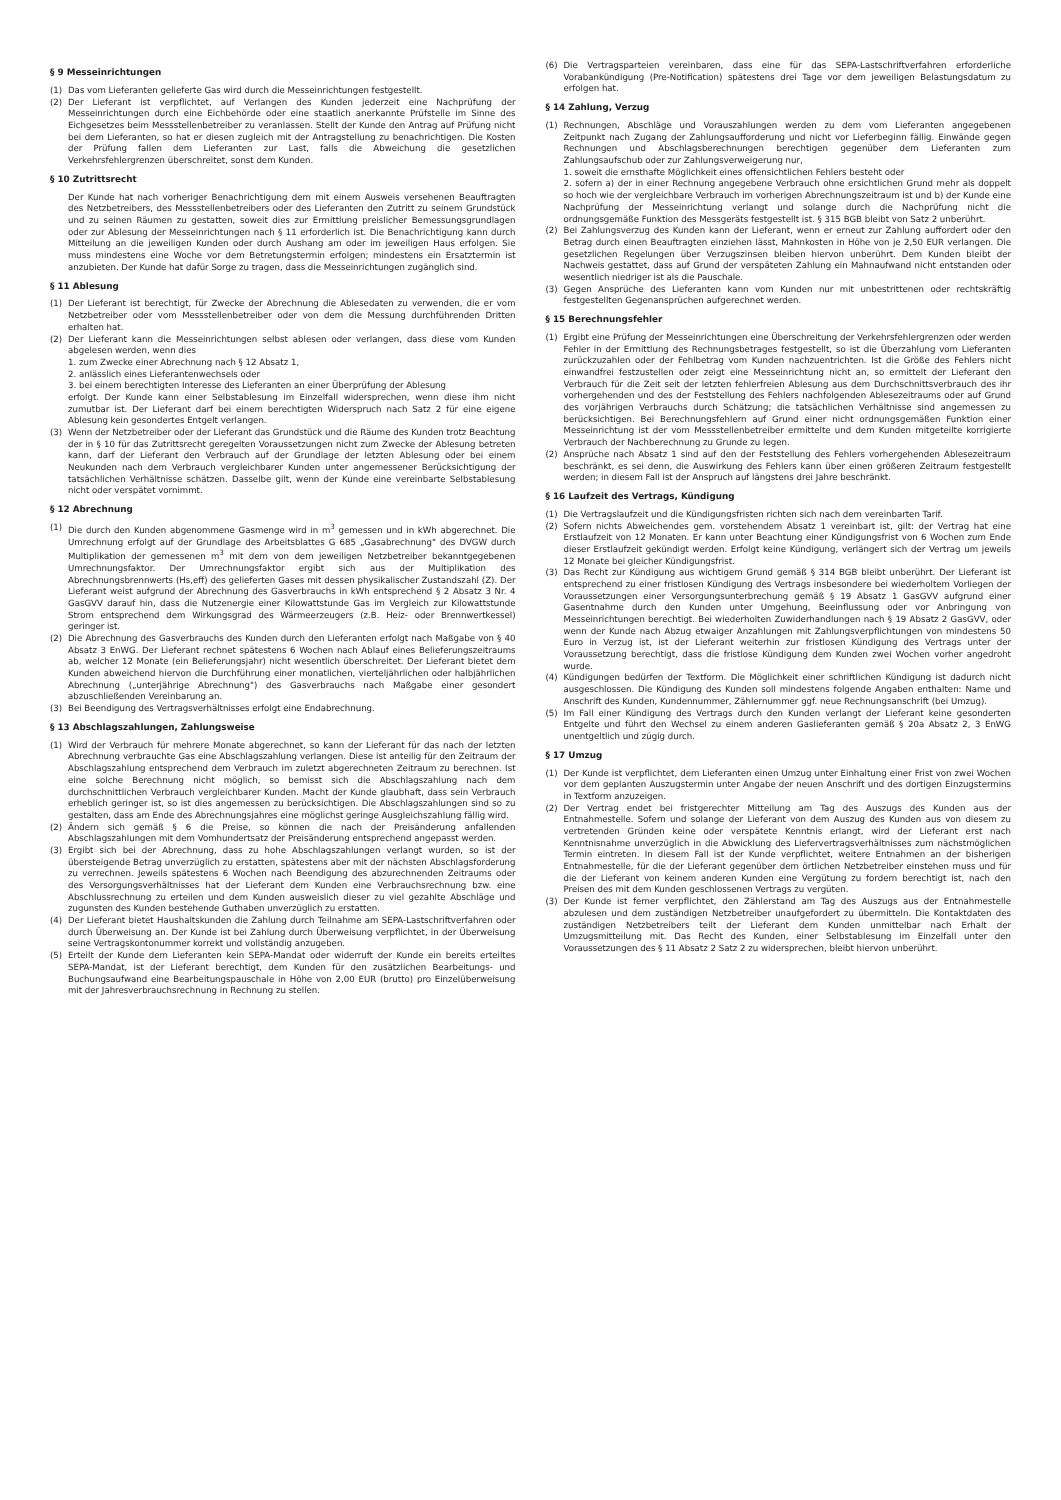§ 9 Messeinrichtungen
(1) Das vom Lieferanten gelieferte Gas wird durch die Messeinrichtungen festgestellt.
(2) Der Lieferant ist verpflichtet, auf Verlangen des Kunden jederzeit eine Nachprüfung der Messeinrichtungen durch eine Eichbehörde oder eine staatlich anerkannte Prüfstelle im Sinne des Eichgesetzes beim Messstellenbetreiber zu veranlassen. Stellt der Kunde den Antrag auf Prüfung nicht bei dem Lieferanten, so hat er diesen zugleich mit der Antragstellung zu benachrichtigen. Die Kosten der Prüfung fallen dem Lieferanten zur Last, falls die Abweichung die gesetzlichen Verkehrsfehlergrenzen überschreitet, sonst dem Kunden.
§ 10 Zutrittsrecht
Der Kunde hat nach vorheriger Benachrichtigung dem mit einem Ausweis versehenen Beauftragten des Netzbetreibers, des Messstellenbetreibers oder des Lieferanten den Zutritt zu seinem Grundstück und zu seinen Räumen zu gestatten, soweit dies zur Ermittlung preislicher Bemessungsgrundlagen oder zur Ablesung der Messeinrichtungen nach § 11 erforderlich ist. Die Benachrichtigung kann durch Mitteilung an die jeweiligen Kunden oder durch Aushang am oder im jeweiligen Haus erfolgen. Sie muss mindestens eine Woche vor dem Betretungstermin erfolgen; mindestens ein Ersatztermin ist anzubieten. Der Kunde hat dafür Sorge zu tragen, dass die Messeinrichtungen zugänglich sind.
§ 11 Ablesung
(1) Der Lieferant ist berechtigt, für Zwecke der Abrechnung die Ablesedaten zu verwenden, die er vom Netzbetreiber oder vom Messstellenbetreiber oder von dem die Messung durchführenden Dritten erhalten hat.
(2) Der Lieferant kann die Messeinrichtungen selbst ablesen oder verlangen, dass diese vom Kunden abgelesen werden, wenn dies
1. zum Zwecke einer Abrechnung nach § 12 Absatz 1,
2. anlässlich eines Lieferantenwechsels oder
3. bei einem berechtigten Interesse des Lieferanten an einer Überprüfung der Ablesung
erfolgt. Der Kunde kann einer Selbstablesung im Einzelfall widersprechen, wenn diese ihm nicht zumutbar ist. Der Lieferant darf bei einem berechtigten Widerspruch nach Satz 2 für eine eigene Ablesung kein gesondertes Entgelt verlangen.
(3) Wenn der Netzbetreiber oder der Lieferant das Grundstück und die Räume des Kunden trotz Beachtung der in § 10 für das Zutrittsrecht geregelten Voraussetzungen nicht zum Zwecke der Ablesung betreten kann, darf der Lieferant den Verbrauch auf der Grundlage der letzten Ablesung oder bei einem Neukunden nach dem Verbrauch vergleichbarer Kunden unter angemessener Berücksichtigung der tatsächlichen Verhältnisse schätzen. Dasselbe gilt, wenn der Kunde eine vereinbarte Selbstablesung nicht oder verspätet vornimmt.
§ 12 Abrechnung
(1) Die durch den Kunden abgenommene Gasmenge wird in m<sup>3</sup> gemessen und in kWh abgerechnet. Die Umrechnung erfolgt auf der Grundlage des Arbeitsblattes G 685 „Gasabrechnung" des DVGW durch Multiplikation der gemessenen m<sup>3</sup> mit dem von dem jeweiligen Netzbetreiber bekanntgegebenen Umrechnungsfaktor. Der Umrechnungsfaktor ergibt sich aus der Multiplikation des Abrechnungsbrennwerts (Hs,eff) des gelieferten Gases mit dessen physikalischer Zustandszahl (Z). Der Lieferant weist aufgrund der Abrechnung des Gasverbrauchs in kWh entsprechend § 2 Absatz 3 Nr. 4 GasGVV darauf hin, dass die Nutzenergie einer Kilowattstunde Gas im Vergleich zur Kilowattstunde Strom entsprechend dem Wirkungsgrad des Wärmeerzeugers (z.B. Heiz- oder Brennwertkessel) geringer ist.
(2) Die Abrechnung des Gasverbrauchs des Kunden durch den Lieferanten erfolgt nach Maßgabe von § 40 Absatz 3 EnWG. Der Lieferant rechnet spätestens 6 Wochen nach Ablauf eines Belieferungszeitraums ab, welcher 12 Monate (ein Belieferungsjahr) nicht wesentlich überschreitet. Der Lieferant bietet dem Kunden abweichend hiervon die Durchführung einer monatlichen, vierteljährlichen oder halbjährlichen Abrechnung („unterjährige Abrechnung") des Gasverbrauchs nach Maßgabe einer gesondert abzuschließenden Vereinbarung an.
(3) Bei Beendigung des Vertragsverhältnisses erfolgt eine Endabrechnung.
§ 13 Abschlagszahlungen, Zahlungsweise
(1) Wird der Verbrauch für mehrere Monate abgerechnet, so kann der Lieferant für das nach der letzten Abrechnung verbrauchte Gas eine Abschlagszahlung verlangen. Diese ist anteilig für den Zeitraum der Abschlagszahlung entsprechend dem Verbrauch im zuletzt abgerechneten Zeitraum zu berechnen. Ist eine solche Berechnung nicht möglich, so bemisst sich die Abschlagszahlung nach dem durchschnittlichen Verbrauch vergleichbarer Kunden. Macht der Kunde glaubhaft, dass sein Verbrauch erheblich geringer ist, so ist dies angemessen zu berücksichtigen. Die Abschlagszahlungen sind so zu gestalten, dass am Ende des Abrechnungsjahres eine möglichst geringe Ausgleichszahlung fällig wird.
(2) Ändern sich gemäß § 6 die Preise, so können die nach der Preisänderung anfallenden Abschlagszahlungen mit dem Vomhundertsatz der Preisänderung entsprechend angepasst werden.
(3) Ergibt sich bei der Abrechnung, dass zu hohe Abschlagszahlungen verlangt wurden, so ist der übersteigende Betrag unverzüglich zu erstatten, spätestens aber mit der nächsten Abschlagsforderung zu verrechnen. Jeweils spätestens 6 Wochen nach Beendigung des abzurechnenden Zeitraums oder des Versorgungsverhältnisses hat der Lieferant dem Kunden eine Verbrauchsrechnung bzw. eine Abschlussrechnung zu erteilen und dem Kunden ausweislich dieser zu viel gezahlte Abschläge und zugunsten des Kunden bestehende Guthaben unverzüglich zu erstatten.
(4) Der Lieferant bietet Haushaltskunden die Zahlung durch Teilnahme am SEPA-Lastschriftverfahren oder durch Überweisung an. Der Kunde ist bei Zahlung durch Überweisung verpflichtet, in der Überweisung seine Vertragskontonummer korrekt und vollständig anzugeben.
(5) Erteilt der Kunde dem Lieferanten kein SEPA-Mandat oder widerruft der Kunde ein bereits erteiltes SEPA-Mandat, ist der Lieferant berechtigt, dem Kunden für den zusätzlichen Bearbeitungs- und Buchungsaufwand eine Bearbeitungspauschale in Höhe von 2,00 EUR (brutto) pro Einzelüberweisung mit der Jahresverbrauchsrechnung in Rechnung zu stellen.
(6) Die Vertragsparteien vereinbaren, dass eine für das SEPA-Lastschriftverfahren erforderliche Vorabankündigung (Pre-Notification) spätestens drei Tage vor dem jeweiligen Belastungsdatum zu erfolgen hat.
§ 14 Zahlung, Verzug
(1) Rechnungen, Abschläge und Vorauszahlungen werden zu dem vom Lieferanten angegebenen Zeitpunkt nach Zugang der Zahlungsaufforderung und nicht vor Lieferbeginn fällig. Einwände gegen Rechnungen und Abschlagsberechnungen berechtigen gegenüber dem Lieferanten zum Zahlungsaufschub oder zur Zahlungsverweigerung nur,
1. soweit die ernsthafte Möglichkeit eines offensichtlichen Fehlers besteht oder
2. sofern a) der in einer Rechnung angegebene Verbrauch ohne ersichtlichen Grund mehr als doppelt so hoch wie der vergleichbare Verbrauch im vorherigen Abrechnungszeitraum ist und b) der Kunde eine Nachprüfung der Messeinrichtung verlangt und solange durch die Nachprüfung nicht die ordnungsgemäße Funktion des Messgeräts festgestellt ist. § 315 BGB bleibt von Satz 2 unberührt.
(2) Bei Zahlungsverzug des Kunden kann der Lieferant, wenn er erneut zur Zahlung auffordert oder den Betrag durch einen Beauftragten einziehen lässt, Mahnkosten in Höhe von je 2,50 EUR verlangen. Die gesetzlichen Regelungen über Verzugszinsen bleiben hiervon unberührt. Dem Kunden bleibt der Nachweis gestattet, dass auf Grund der verspäteten Zahlung ein Mahnaufwand nicht entstanden oder wesentlich niedriger ist als die Pauschale.
(3) Gegen Ansprüche des Lieferanten kann vom Kunden nur mit unbestrittenen oder rechtskräftig festgestellten Gegenansprüchen aufgerechnet werden.
§ 15 Berechnungsfehler
(1) Ergibt eine Prüfung der Messeinrichtungen eine Überschreitung der Verkehrsfehlergrenzen oder werden Fehler in der Ermittlung des Rechnungsbetrages festgestellt, so ist die Überzahlung vom Lieferanten zurückzuzahlen oder der Fehlbetrag vom Kunden nachzuentrichten. Ist die Größe des Fehlers nicht einwandfrei festzustellen oder zeigt eine Messeinrichtung nicht an, so ermittelt der Lieferant den Verbrauch für die Zeit seit der letzten fehlerfreien Ablesung aus dem Durchschnittsverbrauch des ihr vorhergehenden und des der Feststellung des Fehlers nachfolgenden Ablesezeitraums oder auf Grund des vorjährigen Verbrauchs durch Schätzung; die tatsächlichen Verhältnisse sind angemessen zu berücksichtigen. Bei Berechnungsfehlern auf Grund einer nicht ordnungsgemäßen Funktion einer Messeinrichtung ist der vom Messstellenbetreiber ermittelte und dem Kunden mitgeteilte korrigierte Verbrauch der Nachberechnung zu Grunde zu legen.
(2) Ansprüche nach Absatz 1 sind auf den der Feststellung des Fehlers vorhergehenden Ablesezeitraum beschränkt, es sei denn, die Auswirkung des Fehlers kann über einen größeren Zeitraum festgestellt werden; in diesem Fall ist der Anspruch auf längstens drei Jahre beschränkt.
§ 16 Laufzeit des Vertrags, Kündigung
(1) Die Vertragslaufzeit und die Kündigungsfristen richten sich nach dem vereinbarten Tarif.
(2) Sofern nichts Abweichendes gem. vorstehendem Absatz 1 vereinbart ist, gilt: der Vertrag hat eine Erstlaufzeit von 12 Monaten. Er kann unter Beachtung einer Kündigungsfrist von 6 Wochen zum Ende dieser Erstlaufzeit gekündigt werden. Erfolgt keine Kündigung, verlängert sich der Vertrag um jeweils 12 Monate bei gleicher Kündigungsfrist.
(3) Das Recht zur Kündigung aus wichtigem Grund gemäß § 314 BGB bleibt unberührt. Der Lieferant ist entsprechend zu einer fristlosen Kündigung des Vertrags insbesondere bei wiederholtem Vorliegen der Voraussetzungen einer Versorgungsunterbrechung gemäß § 19 Absatz 1 GasGVV aufgrund einer Gasentnahme durch den Kunden unter Umgehung, Beeinflussung oder vor Anbringung von Messeinrichtungen berechtigt. Bei wiederholten Zuwiderhandlungen nach § 19 Absatz 2 GasGVV, oder wenn der Kunde nach Abzug etwaiger Anzahlungen mit Zahlungsverpflichtungen von mindestens 50 Euro in Verzug ist, ist der Lieferant weiterhin zur fristlosen Kündigung des Vertrags unter der Voraussetzung berechtigt, dass die fristlose Kündigung dem Kunden zwei Wochen vorher angedroht wurde.
(4) Kündigungen bedürfen der Textform. Die Möglichkeit einer schriftlichen Kündigung ist dadurch nicht ausgeschlossen. Die Kündigung des Kunden soll mindestens folgende Angaben enthalten: Name und Anschrift des Kunden, Kundennummer, Zählernummer ggf. neue Rechnungsanschrift (bei Umzug).
(5) Im Fall einer Kündigung des Vertrags durch den Kunden verlangt der Lieferant keine gesonderten Entgelte und führt den Wechsel zu einem anderen Gaslieferanten gemäß § 20a Absatz 2, 3 EnWG unentgeltlich und zügig durch.
§ 17 Umzug
(1) Der Kunde ist verpflichtet, dem Lieferanten einen Umzug unter Einhaltung einer Frist von zwei Wochen vor dem geplanten Auszugstermin unter Angabe der neuen Anschrift und des dortigen Einzugstermins in Textform anzuzeigen.
(2) Der Vertrag endet bei fristgerechter Mitteilung am Tag des Auszugs des Kunden aus der Entnahmestelle. Sofern und solange der Lieferant von dem Auszug des Kunden aus von diesem zu vertretenden Gründen keine oder verspätete Kenntnis erlangt, wird der Lieferant erst nach Kenntnisnahme unverzüglich in die Abwicklung des Liefervertragsverhältnisses zum nächstmöglichen Termin eintreten. In diesem Fall ist der Kunde verpflichtet, weitere Entnahmen an der bisherigen Entnahmestelle, für die der Lieferant gegenüber dem örtlichen Netzbetreiber einstehen muss und für die der Lieferant von keinem anderen Kunden eine Vergütung zu fordern berechtigt ist, nach den Preisen des mit dem Kunden geschlossenen Vertrags zu vergüten.
(3) Der Kunde ist ferner verpflichtet, den Zählerstand am Tag des Auszugs aus der Entnahmestelle abzulesen und dem zuständigen Netzbetreiber unaufgefordert zu übermitteln. Die Kontaktdaten des zuständigen Netzbetreibers teilt der Lieferant dem Kunden unmittelbar nach Erhalt der Umzugsmitteilung mit. Das Recht des Kunden, einer Selbstablesung im Einzelfall unter den Voraussetzungen des § 11 Absatz 2 Satz 2 zu widersprechen, bleibt hiervon unberührt.